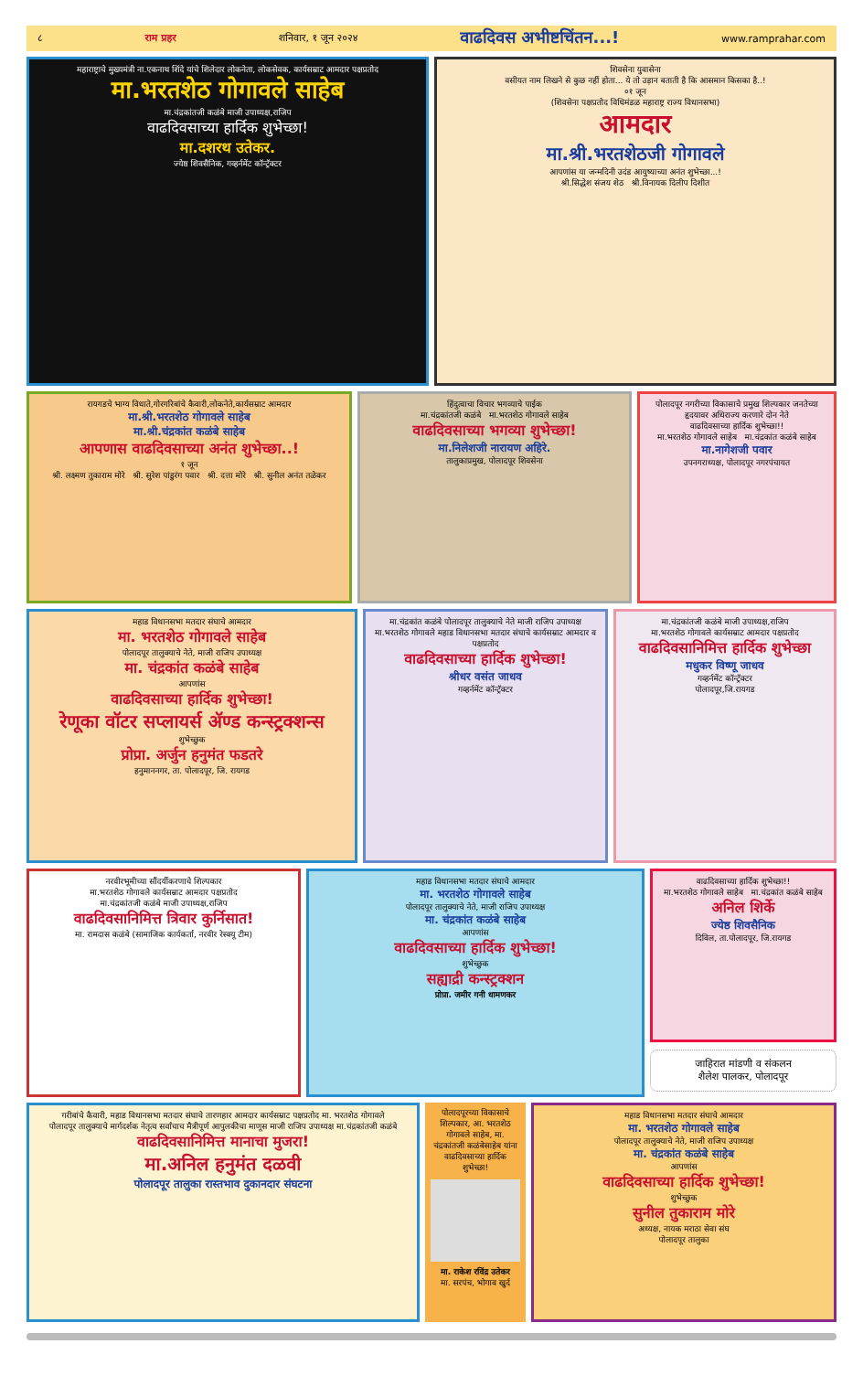८ राम प्रहर शनिवार, १ जून २०२४ वाढदिवस अभीष्टचिंतन...! www.ramprahar.com
महाराष्ट्राचे मुख्यमंत्री ना.एकनाथ शिंदे यांचे शिलेदार लोकनेता, लोकसेवक, कार्यसम्राट आमदार पक्षप्रतोद
मा.भरतशेठ गोगावले साहेब
मा.चंद्रकांतजी कळंबे माजी उपाध्यक्ष,राजिप
वाढदिवसाच्या हार्दिक शुभेच्छा!
मा.दशरथ उतेकर.
ज्येष्ठ शिवसैनिक, गव्हर्नमेंट कॉन्ट्रॅक्टर
शिवसेना युवासेना
वसीयत नाम लिखने से कुछ नहीं होता... ये तो उड़ान बताती है कि आसमान किसका है..!
०१ जून
(शिवसेना पक्षप्रतोद विधिमंडळ महाराष्ट्र राज्य विधानसभा)
आमदार
मा.श्री.भरतशेठजी गोगावले
आपणांस या जन्मदिनी उदंड आयुष्याच्या अनंत शुभेच्छा...!
श्री.सिद्धेश संजय शेठ श्री.विनायक दिलीप दिशीत
रायगडचे भाग्य विधाते,गोरगरिबांचे कैवारी,लोकनेते,कार्यसम्राट आमदार
मा.श्री.भरतशेठ गोगावले साहेब
मा.श्री.चंद्रकांत कळंबे साहेब
आपणास वाढदिवसाच्या अनंत शुभेच्छा..!
१ जून
श्री. लक्ष्मण तुकाराम मोरे श्री. सुरेश पांडुरंग पवार श्री. दत्ता मोरे श्री. सुनील अनंत तळेकर
हिंदुत्वाचा विचार भगव्याचे पाईक
मा.चंद्रकांतजी कळंबे मा.भरतशेठ गोगावले साहेब
वाढदिवसाच्या भगव्या शुभेच्छा!
मा.निलेशजी नारायण अहिरे.
तालुकाप्रमुख, पोलादपूर शिवसेना
पोलादपूर नगरीच्या विकासाचे प्रमुख शिल्पकार जनतेच्या हृदयावर अधिराज्य करणारे दोन नेते
वाढदिवसाच्या हार्दिक शुभेच्छा!!
मा.भरतशेठ गोगावले साहेब मा.चंद्रकांत कळंबे साहेब
मा.नागेशजी पवार
उपनगराध्यक्ष, पोलादपूर नगरपंचायत
महाड विधानसभा मतदार संघाचे आमदार
मा. भरतशेठ गोगावले साहेब
पोलादपूर तालुक्याचे नेते, माजी राजिप उपाध्यक्ष
मा. चंद्रकांत कळंबे साहेब
आपणांस
वाढदिवसाच्या हार्दिक शुभेच्छा!
रेणूका वॉटर सप्लायर्स ॲण्ड कन्स्ट्रक्शन्स
शुभेच्छुक
प्रोप्रा. अर्जुन हनुमंत फडतरे
हनुमाननगर, ता. पोलादपूर, जि. रायगड
मा.चंद्रकांत कळंबे पोलादपूर तालुक्याचे नेते माजी राजिप उपाध्यक्ष
मा.भरतशेठ गोगावले महाड विधानसभा मतदार संघाचे कार्यसम्राट आमदार व पक्षप्रतोद
वाढदिवसाच्या हार्दिक शुभेच्छा!
श्रीधर वसंत जाधव
गव्हर्नमेंट कॉन्ट्रॅक्टर
मा.चंद्रकांतजी कळंबे माजी उपाध्यक्ष,राजिप
मा.भरतशेठ गोगावले कार्यसम्राट आमदार पक्षप्रतोद
वाढदिवसानिमित्त हार्दिक शुभेच्छा
मधुकर विष्णू जाधव
गव्हर्नमेंट कॉन्ट्रॅक्टर
पोलादपूर,जि.रायगड
नरवीरभूमीच्या सौंदर्यीकरणाचे शिल्पकार
मा.भरतशेठ गोगावले कार्यसम्राट आमदार पक्षप्रतोद
मा.चंद्रकांतजी कळंबे माजी उपाध्यक्ष,राजिप
वाढदिवसानिमित्त त्रिवार कुर्निसात!
मा. रामदास कळंबे (सामाजिक कार्यकर्ता, नरवीर रेस्क्यू टीम)
महाड विधानसभा मतदार संघाचे आमदार
मा. भरतशेठ गोगावले साहेब
पोलादपूर तालुक्याचे नेते, माजी राजिप उपाध्यक्ष
मा. चंद्रकांत कळंबे साहेब
आपणांस
वाढदिवसाच्या हार्दिक शुभेच्छा!
शुभेच्छुक
सह्याद्री कन्स्ट्रक्शन
प्रोप्रा. जमीर गनी धामणकर
वाढदिवसाच्या हार्दिक शुभेच्छा!!
मा.भरतशेठ गोगावले साहेब मा.चंद्रकांत कळंबे साहेब
अनिल शिर्के
ज्येष्ठ शिवसैनिक
दिविल, ता.पोलादपूर, जि.रायगड
जाहिरात मांडणी व संकलन
शैलेश पालकर, पोलादपूर
गरीबांचे कैवारी, महाड विधानसभा मतदार संघाचे तारणहार आमदार कार्यसम्राट पक्षप्रतोद मा. भरतशेठ गोगावले
पोलादपूर तालुक्याचे मार्गदर्शक नेतृत्व सर्वांचाच मैत्रीपूर्ण आपुलकीचा माणूस माजी राजिप उपाध्यक्ष मा.चंद्रकांतजी कळंबे
वाढदिवसानिमित्त मानाचा मुजरा!
मा.अनिल हनुमंत दळवी
पोलादपूर तालुका रास्तभाव दुकानदार संघटना
पोलादपूरच्या विकासाचे शिल्पकार, आ. भरतशेठ गोगावले साहेब, मा. चंद्रकांतजी कळंबेसाहेब यांना वाढदिवसाच्या हार्दिक शुभेच्छा!
मा. राकेश रविंद्र उतेकर
मा. सरपंच, भोगाव खुर्द
महाड विधानसभा मतदार संघाचे आमदार
मा. भरतशेठ गोगावले साहेब
पोलादपूर तालुक्याचे नेते, माजी राजिप उपाध्यक्ष
मा. चंद्रकांत कळंबे साहेब
आपणांस
वाढदिवसाच्या हार्दिक शुभेच्छा!
शुभेच्छुक
सुनील तुकाराम मोरे
अध्यक्ष, नायक मराठा सेवा संघ
पोलादपूर तालुका